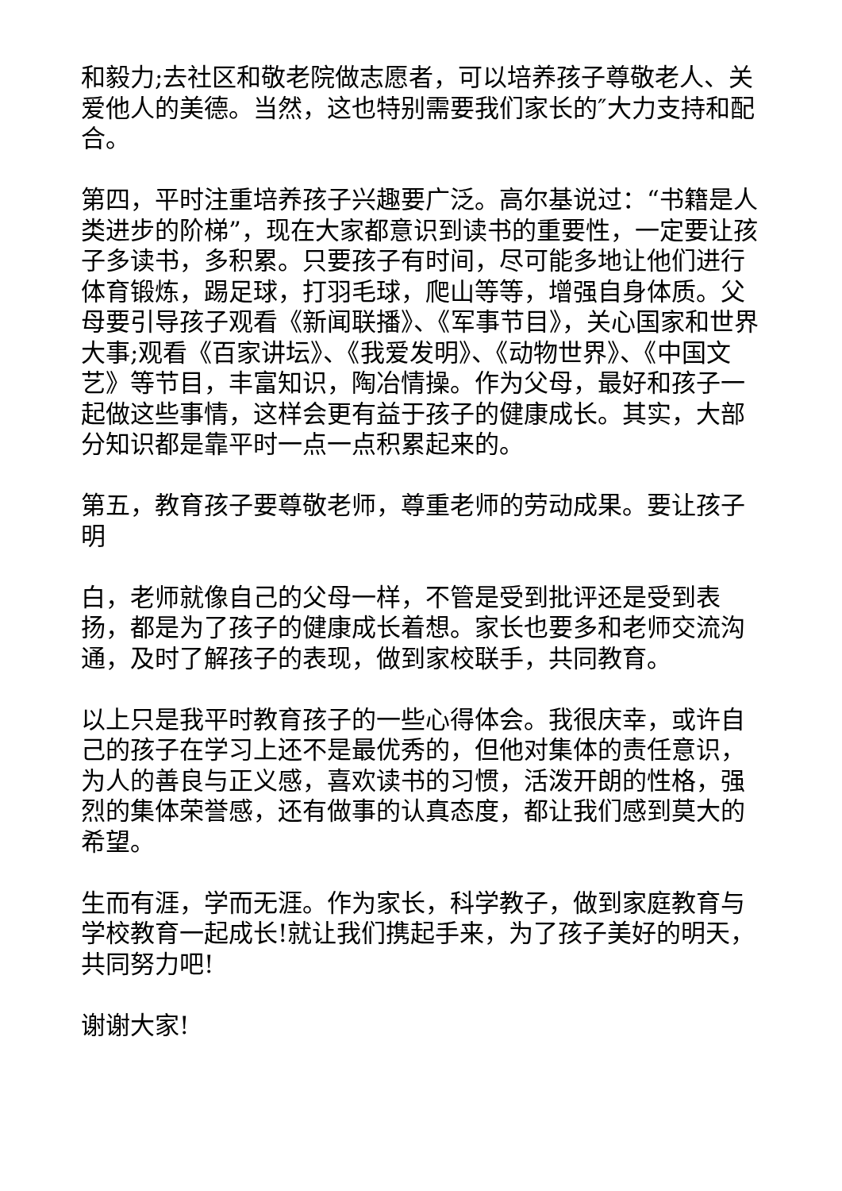和毅力;去社区和敬老院做志愿者，可以培养孩子尊敬老人、关爱他人的美德。当然，这也特别需要我们家长的″大力支持和配合。
第四，平时注重培养孩子兴趣要广泛。高尔基说过：“书籍是人类进步的阶梯”，现在大家都意识到读书的重要性，一定要让孩子多读书，多积累。只要孩子有时间，尽可能多地让他们进行体育锻炼，踢足球，打羽毛球，爬山等等，增强自身体质。父母要引导孩子观看《新闻联播》、《军事节目》，关心国家和世界大事;观看《百家讲坛》、《我爱发明》、《动物世界》、《中国文艺》等节目，丰富知识，陶冶情操。作为父母，最好和孩子一起做这些事情，这样会更有益于孩子的健康成长。其实，大部分知识都是靠平时一点一点积累起来的。
第五，教育孩子要尊敬老师，尊重老师的劳动成果。要让孩子明
白，老师就像自己的父母一样，不管是受到批评还是受到表扬，都是为了孩子的健康成长着想。家长也要多和老师交流沟通，及时了解孩子的表现，做到家校联手，共同教育。
以上只是我平时教育孩子的一些心得体会。我很庆幸，或许自己的孩子在学习上还不是最优秀的，但他对集体的责任意识，为人的善良与正义感，喜欢读书的习惯，活泼开朗的性格，强烈的集体荣誉感，还有做事的认真态度，都让我们感到莫大的希望。
生而有涯，学而无涯。作为家长，科学教子，做到家庭教育与学校教育一起成长!就让我们携起手来，为了孩子美好的明天，共同努力吧!
谢谢大家!